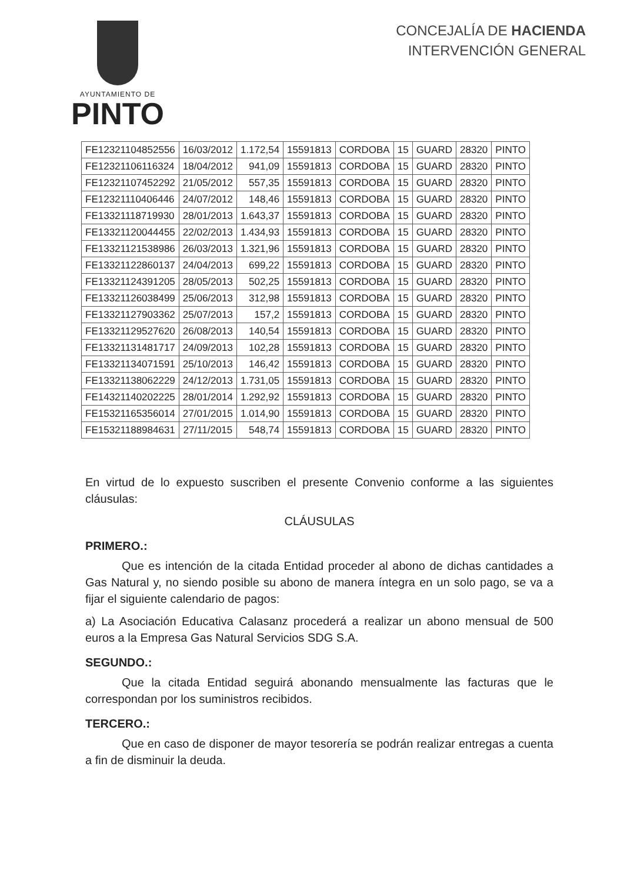AYUNTAMIENTO DE
PINTO
CONCEJALÍA DE HACIENDA
INTERVENCIÓN GENERAL
| FE12321104852556 | 16/03/2012 | 1.172,54 | 15591813 | CORDOBA | 15 | GUARD | 28320 | PINTO |
| FE12321106116324 | 18/04/2012 | 941,09 | 15591813 | CORDOBA | 15 | GUARD | 28320 | PINTO |
| FE12321107452292 | 21/05/2012 | 557,35 | 15591813 | CORDOBA | 15 | GUARD | 28320 | PINTO |
| FE12321110406446 | 24/07/2012 | 148,46 | 15591813 | CORDOBA | 15 | GUARD | 28320 | PINTO |
| FE13321118719930 | 28/01/2013 | 1.643,37 | 15591813 | CORDOBA | 15 | GUARD | 28320 | PINTO |
| FE13321120044455 | 22/02/2013 | 1.434,93 | 15591813 | CORDOBA | 15 | GUARD | 28320 | PINTO |
| FE13321121538986 | 26/03/2013 | 1.321,96 | 15591813 | CORDOBA | 15 | GUARD | 28320 | PINTO |
| FE13321122860137 | 24/04/2013 | 699,22 | 15591813 | CORDOBA | 15 | GUARD | 28320 | PINTO |
| FE13321124391205 | 28/05/2013 | 502,25 | 15591813 | CORDOBA | 15 | GUARD | 28320 | PINTO |
| FE13321126038499 | 25/06/2013 | 312,98 | 15591813 | CORDOBA | 15 | GUARD | 28320 | PINTO |
| FE13321127903362 | 25/07/2013 | 157,2 | 15591813 | CORDOBA | 15 | GUARD | 28320 | PINTO |
| FE13321129527620 | 26/08/2013 | 140,54 | 15591813 | CORDOBA | 15 | GUARD | 28320 | PINTO |
| FE13321131481717 | 24/09/2013 | 102,28 | 15591813 | CORDOBA | 15 | GUARD | 28320 | PINTO |
| FE13321134071591 | 25/10/2013 | 146,42 | 15591813 | CORDOBA | 15 | GUARD | 28320 | PINTO |
| FE13321138062229 | 24/12/2013 | 1.731,05 | 15591813 | CORDOBA | 15 | GUARD | 28320 | PINTO |
| FE14321140202225 | 28/01/2014 | 1.292,92 | 15591813 | CORDOBA | 15 | GUARD | 28320 | PINTO |
| FE15321165356014 | 27/01/2015 | 1.014,90 | 15591813 | CORDOBA | 15 | GUARD | 28320 | PINTO |
| FE15321188984631 | 27/11/2015 | 548,74 | 15591813 | CORDOBA | 15 | GUARD | 28320 | PINTO |
En virtud de lo expuesto suscriben el presente Convenio conforme a las siguientes cláusulas:
CLÁUSULAS
PRIMERO.:
Que es intención de la citada Entidad proceder al abono de dichas cantidades a Gas Natural y, no siendo posible su abono de manera íntegra en un solo pago, se va a fijar el siguiente calendario de pagos:
a) La Asociación Educativa Calasanz procederá a realizar un abono mensual de 500 euros a la Empresa Gas Natural Servicios SDG S.A.
SEGUNDO.:
Que la citada Entidad seguirá abonando mensualmente las facturas que le correspondan por los suministros recibidos.
TERCERO.:
Que en caso de disponer de mayor tesorería se podrán realizar entregas a cuenta a fin de disminuir la deuda.